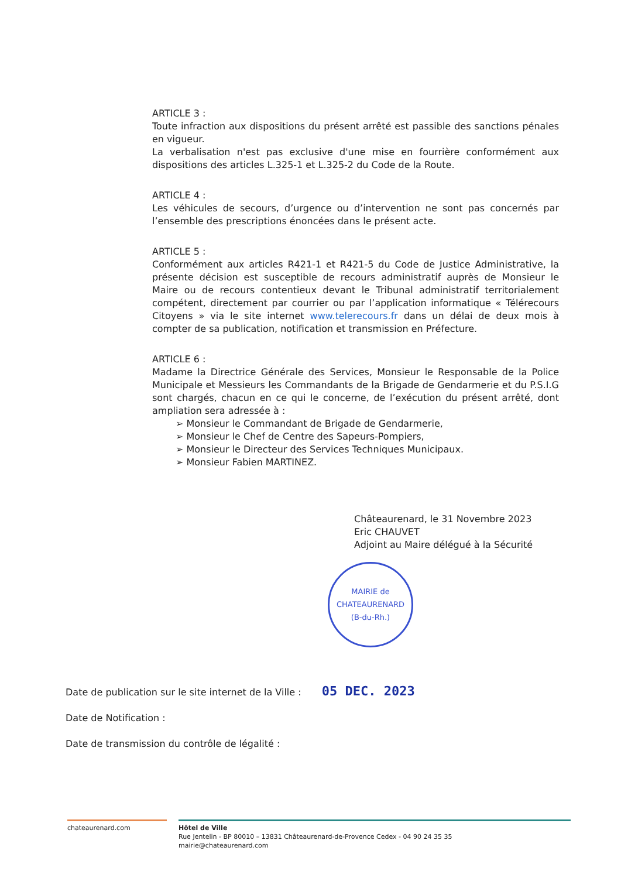ARTICLE 3 :
Toute infraction aux dispositions du présent arrêté est passible des sanctions pénales en vigueur.
La verbalisation n'est pas exclusive d'une mise en fourrière conformément aux dispositions des articles L.325-1 et L.325-2 du Code de la Route.
ARTICLE 4 :
Les véhicules de secours, d’urgence ou d’intervention ne sont pas concernés par l’ensemble des prescriptions énoncées dans le présent acte.
ARTICLE 5 :
Conformément aux articles R421-1 et R421-5 du Code de Justice Administrative, la présente décision est susceptible de recours administratif auprès de Monsieur le Maire ou de recours contentieux devant le Tribunal administratif territorialement compétent, directement par courrier ou par l’application informatique « Télérecours Citoyens » via le site internet www.telerecours.fr dans un délai de deux mois à compter de sa publication, notification et transmission en Préfecture.
ARTICLE 6 :
Madame la Directrice Générale des Services, Monsieur le Responsable de la Police Municipale et Messieurs les Commandants de la Brigade de Gendarmerie et du P.S.I.G sont chargés, chacun en ce qui le concerne, de l’exécution du présent arrêté, dont ampliation sera adressée à :
➢ Monsieur le Commandant de Brigade de Gendarmerie,
➢ Monsieur le Chef de Centre des Sapeurs-Pompiers,
➢ Monsieur le Directeur des Services Techniques Municipaux.
➢ Monsieur Fabien MARTINEZ.
Châteaurenard, le 31 Novembre 2023
Eric CHAUVET
Adjoint au Maire délégué à la Sécurité
MAIRIE de CHATEAURENARD
(B-du-Rh.)
Date de publication sur le site internet de la Ville : 05 DEC. 2023
Date de Notification :
Date de transmission du contrôle de légalité :
chateaurenard.com Hôtel de Ville
Rue Jentelin - BP 80010 – 13831 Châteaurenard-de-Provence Cedex - 04 90 24 35 35
mairie@chateaurenard.com